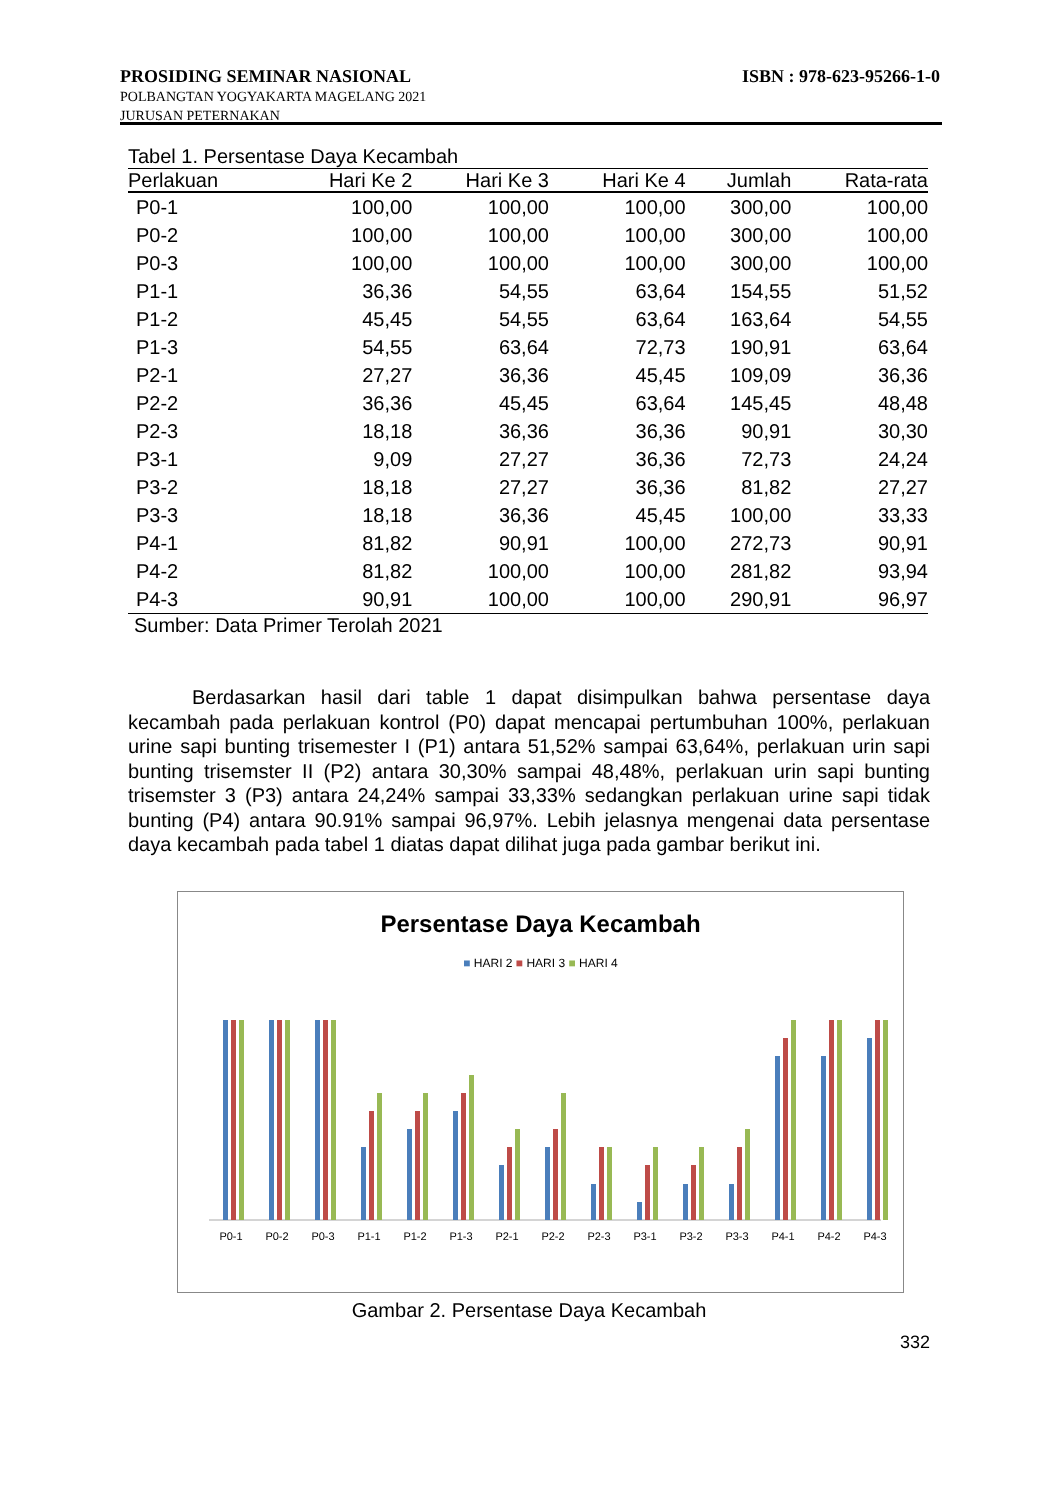PROSIDING SEMINAR NASIONAL ISBN : 978-623-95266-1-0
POLBANGTAN YOGYAKARTA MAGELANG 2021
JURUSAN PETERNAKAN
Tabel 1. Persentase Daya Kecambah
| Perlakuan | Hari Ke 2 | Hari Ke 3 | Hari Ke 4 | Jumlah | Rata-rata |
| --- | --- | --- | --- | --- | --- |
| P0-1 | 100,00 | 100,00 | 100,00 | 300,00 | 100,00 |
| P0-2 | 100,00 | 100,00 | 100,00 | 300,00 | 100,00 |
| P0-3 | 100,00 | 100,00 | 100,00 | 300,00 | 100,00 |
| P1-1 | 36,36 | 54,55 | 63,64 | 154,55 | 51,52 |
| P1-2 | 45,45 | 54,55 | 63,64 | 163,64 | 54,55 |
| P1-3 | 54,55 | 63,64 | 72,73 | 190,91 | 63,64 |
| P2-1 | 27,27 | 36,36 | 45,45 | 109,09 | 36,36 |
| P2-2 | 36,36 | 45,45 | 63,64 | 145,45 | 48,48 |
| P2-3 | 18,18 | 36,36 | 36,36 | 90,91 | 30,30 |
| P3-1 | 9,09 | 27,27 | 36,36 | 72,73 | 24,24 |
| P3-2 | 18,18 | 27,27 | 36,36 | 81,82 | 27,27 |
| P3-3 | 18,18 | 36,36 | 45,45 | 100,00 | 33,33 |
| P4-1 | 81,82 | 90,91 | 100,00 | 272,73 | 90,91 |
| P4-2 | 81,82 | 100,00 | 100,00 | 281,82 | 93,94 |
| P4-3 | 90,91 | 100,00 | 100,00 | 290,91 | 96,97 |
Sumber: Data Primer Terolah 2021
Berdasarkan hasil dari table 1 dapat disimpulkan bahwa persentase daya kecambah pada perlakuan kontrol (P0) dapat mencapai pertumbuhan 100%, perlakuan urine sapi bunting trisemester I (P1) antara 51,52% sampai 63,64%, perlakuan urin sapi bunting trisemster II (P2) antara 30,30% sampai 48,48%, perlakuan urin sapi bunting trisemster 3 (P3) antara 24,24% sampai 33,33% sedangkan perlakuan urine sapi tidak bunting (P4) antara 90.91% sampai 96,97%. Lebih jelasnya mengenai data persentase daya kecambah pada tabel 1 diatas dapat dilihat juga pada gambar berikut ini.
Persentase Daya Kecambah
■ HARI 2 ■ HARI 3 ■ HARI 4
P0-1
P0-2
P0-3
P1-1
P1-2
P1-3
P2-1
P2-2
P2-3
P3-1
P3-2
P3-3
P4-1
P4-2
P4-3
Gambar 2. Persentase Daya Kecambah
332